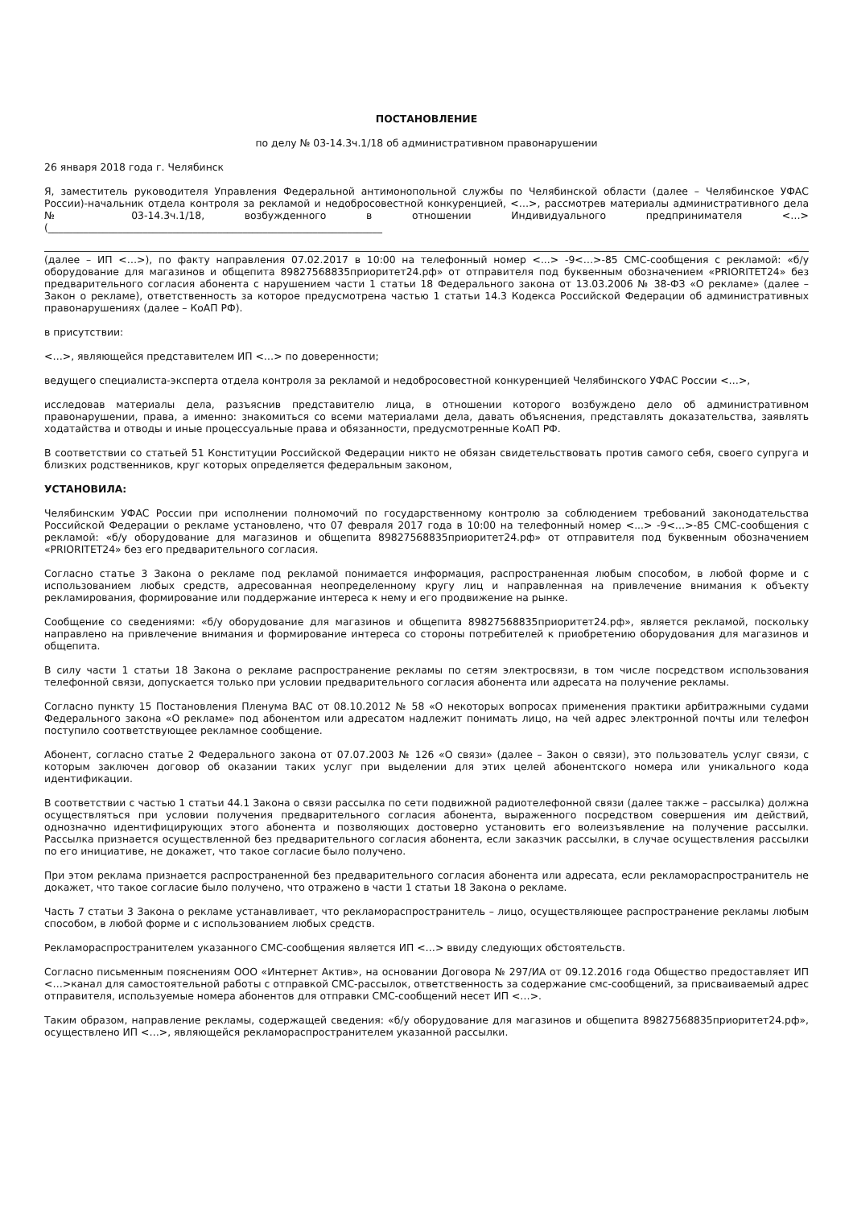ПОСТАНОВЛЕНИЕ
по делу № 03-14.3ч.1/18 об административном правонарушении
26 января 2018 года г. Челябинск
Я, заместитель руководителя Управления Федеральной антимонопольной службы по Челябинской области (далее – Челябинское УФАС России)-начальник отдела контроля за рекламой и недобросовестной конкуренцией, <…>, рассмотрев материалы административного дела № 03-14.3ч.1/18, возбужденного в отношении Индивидуального предпринимателя <…> (___________________________________________________________________
(далее – ИП <…>), по факту направления 07.02.2017 в 10:00 на телефонный номер <...> -9<…>-85 СМС-сообщения с рекламой: «б/у оборудование для магазинов и общепита 89827568835приоритет24.рф» от отправителя под буквенным обозначением «PRIORITET24» без предварительного согласия абонента с нарушением части 1 статьи 18 Федерального закона от 13.03.2006 № 38-ФЗ «О рекламе» (далее – Закон о рекламе), ответственность за которое предусмотрена частью 1 статьи 14.3 Кодекса Российской Федерации об административных правонарушениях (далее – КоАП РФ).
в присутствии:
<…>, являющейся представителем ИП <…> по доверенности;
ведущего специалиста-эксперта отдела контроля за рекламой и недобросовестной конкуренцией Челябинского УФАС России <…>,
исследовав материалы дела, разъяснив представителю лица, в отношении которого возбуждено дело об административном правонарушении, права, а именно: знакомиться со всеми материалами дела, давать объяснения, представлять доказательства, заявлять ходатайства и отводы и иные процессуальные права и обязанности, предусмотренные КоАП РФ.
В соответствии со статьей 51 Конституции Российской Федерации никто не обязан свидетельствовать против самого себя, своего супруга и близких родственников, круг которых определяется федеральным законом,
УСТАНОВИЛА:
Челябинским УФАС России при исполнении полномочий по государственному контролю за соблюдением требований законодательства Российской Федерации о рекламе установлено, что 07 февраля 2017 года в 10:00 на телефонный номер <...> -9<…>-85 СМС-сообщения с рекламой: «б/у оборудование для магазинов и общепита 89827568835приоритет24.рф» от отправителя под буквенным обозначением «PRIORITET24» без его предварительного согласия.
Согласно статье 3 Закона о рекламе под рекламой понимается информация, распространенная любым способом, в любой форме и с использованием любых средств, адресованная неопределенному кругу лиц и направленная на привлечение внимания к объекту рекламирования, формирование или поддержание интереса к нему и его продвижение на рынке.
Сообщение со сведениями: «б/у оборудование для магазинов и общепита 89827568835приоритет24.рф», является рекламой, поскольку направлено на привлечение внимания и формирование интереса со стороны потребителей к приобретению оборудования для магазинов и общепита.
В силу части 1 статьи 18 Закона о рекламе распространение рекламы по сетям электросвязи, в том числе посредством использования телефонной связи, допускается только при условии предварительного согласия абонента или адресата на получение рекламы.
Согласно пункту 15 Постановления Пленума ВАС от 08.10.2012 № 58 «О некоторых вопросах применения практики арбитражными судами Федерального закона «О рекламе» под абонентом или адресатом надлежит понимать лицо, на чей адрес электронной почты или телефон поступило соответствующее рекламное сообщение.
Абонент, согласно статье 2 Федерального закона от 07.07.2003 № 126 «О связи» (далее – Закон о связи), это пользователь услуг связи, с которым заключен договор об оказании таких услуг при выделении для этих целей абонентского номера или уникального кода идентификации.
В соответствии с частью 1 статьи 44.1 Закона о связи рассылка по сети подвижной радиотелефонной связи (далее также – рассылка) должна осуществляться при условии получения предварительного согласия абонента, выраженного посредством совершения им действий, однозначно идентифицирующих этого абонента и позволяющих достоверно установить его волеизъявление на получение рассылки. Рассылка признается осуществленной без предварительного согласия абонента, если заказчик рассылки, в случае осуществления рассылки по его инициативе, не докажет, что такое согласие было получено.
При этом реклама признается распространенной без предварительного согласия абонента или адресата, если рекламораспространитель не докажет, что такое согласие было получено, что отражено в части 1 статьи 18 Закона о рекламе.
Часть 7 статьи 3 Закона о рекламе устанавливает, что рекламораспространитель – лицо, осуществляющее распространение рекламы любым способом, в любой форме и с использованием любых средств.
Рекламораспространителем указанного СМС-сообщения является ИП <…> ввиду следующих обстоятельств.
Согласно письменным пояснениям ООО «Интернет Актив», на основании Договора № 297/ИА от 09.12.2016 года Общество предоставляет ИП <…>канал для самостоятельной работы с отправкой СМС-рассылок, ответственность за содержание смс-сообщений, за присваиваемый адрес отправителя, используемые номера абонентов для отправки СМС-сообщений несет ИП <…>.
Таким образом, направление рекламы, содержащей сведения: «б/у оборудование для магазинов и общепита 89827568835приоритет24.рф», осуществлено ИП <…>, являющейся рекламораспространителем указанной рассылки.